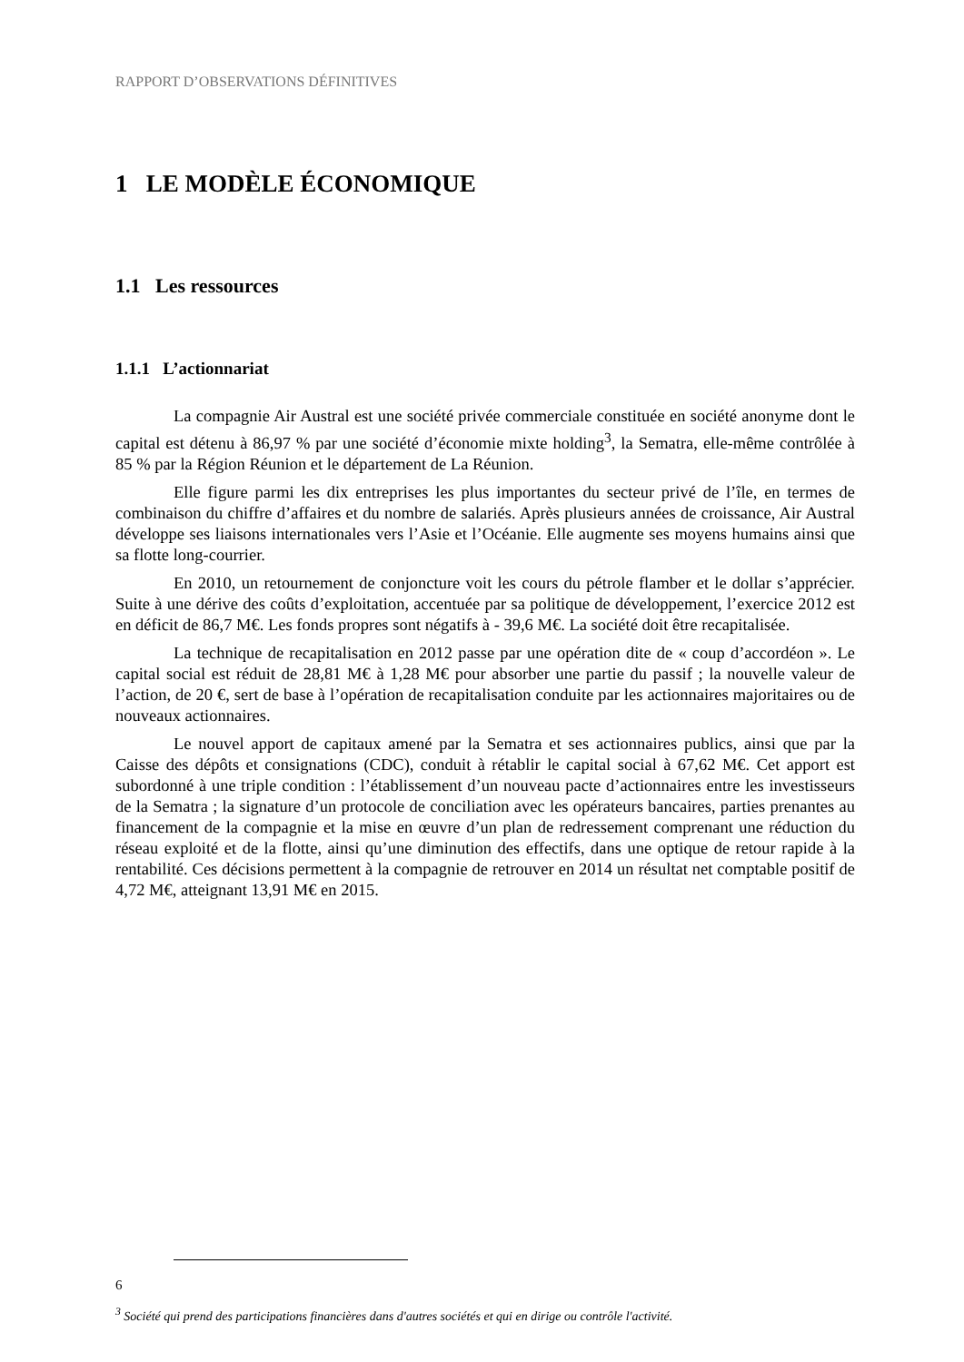RAPPORT D’OBSERVATIONS DÉFINITIVES
1 LE MODÈLE ÉCONOMIQUE
1.1 Les ressources
1.1.1 L’actionnariat
La compagnie Air Austral est une société privée commerciale constituée en société anonyme dont le capital est détenu à 86,97 % par une société d’économie mixte holding<sup>3</sup>, la Sematra, elle-même contrôlée à 85 % par la Région Réunion et le département de La Réunion.
Elle figure parmi les dix entreprises les plus importantes du secteur privé de l’île, en termes de combinaison du chiffre d’affaires et du nombre de salariés. Après plusieurs années de croissance, Air Austral développe ses liaisons internationales vers l’Asie et l’Océanie. Elle augmente ses moyens humains ainsi que sa flotte long-courrier.
En 2010, un retournement de conjoncture voit les cours du pétrole flamber et le dollar s’apprécier. Suite à une dérive des coûts d’exploitation, accentuée par sa politique de développement, l’exercice 2012 est en déficit de 86,7 M€. Les fonds propres sont négatifs à - 39,6 M€. La société doit être recapitalisée.
La technique de recapitalisation en 2012 passe par une opération dite de « coup d’accordéon ». Le capital social est réduit de 28,81 M€ à 1,28 M€ pour absorber une partie du passif ; la nouvelle valeur de l’action, de 20 €, sert de base à l’opération de recapitalisation conduite par les actionnaires majoritaires ou de nouveaux actionnaires.
Le nouvel apport de capitaux amené par la Sematra et ses actionnaires publics, ainsi que par la Caisse des dépôts et consignations (CDC), conduit à rétablir le capital social à 67,62 M€. Cet apport est subordonné à une triple condition : l’établissement d’un nouveau pacte d’actionnaires entre les investisseurs de la Sematra ; la signature d’un protocole de conciliation avec les opérateurs bancaires, parties prenantes au financement de la compagnie et la mise en œuvre d’un plan de redressement comprenant une réduction du réseau exploité et de la flotte, ainsi qu’une diminution des effectifs, dans une optique de retour rapide à la rentabilité. Ces décisions permettent à la compagnie de retrouver en 2014 un résultat net comptable positif de 4,72 M€, atteignant 13,91 M€ en 2015.
<sup>3</sup> Société qui prend des participations financières dans d'autres sociétés et qui en dirige ou contrôle l'activité.
6